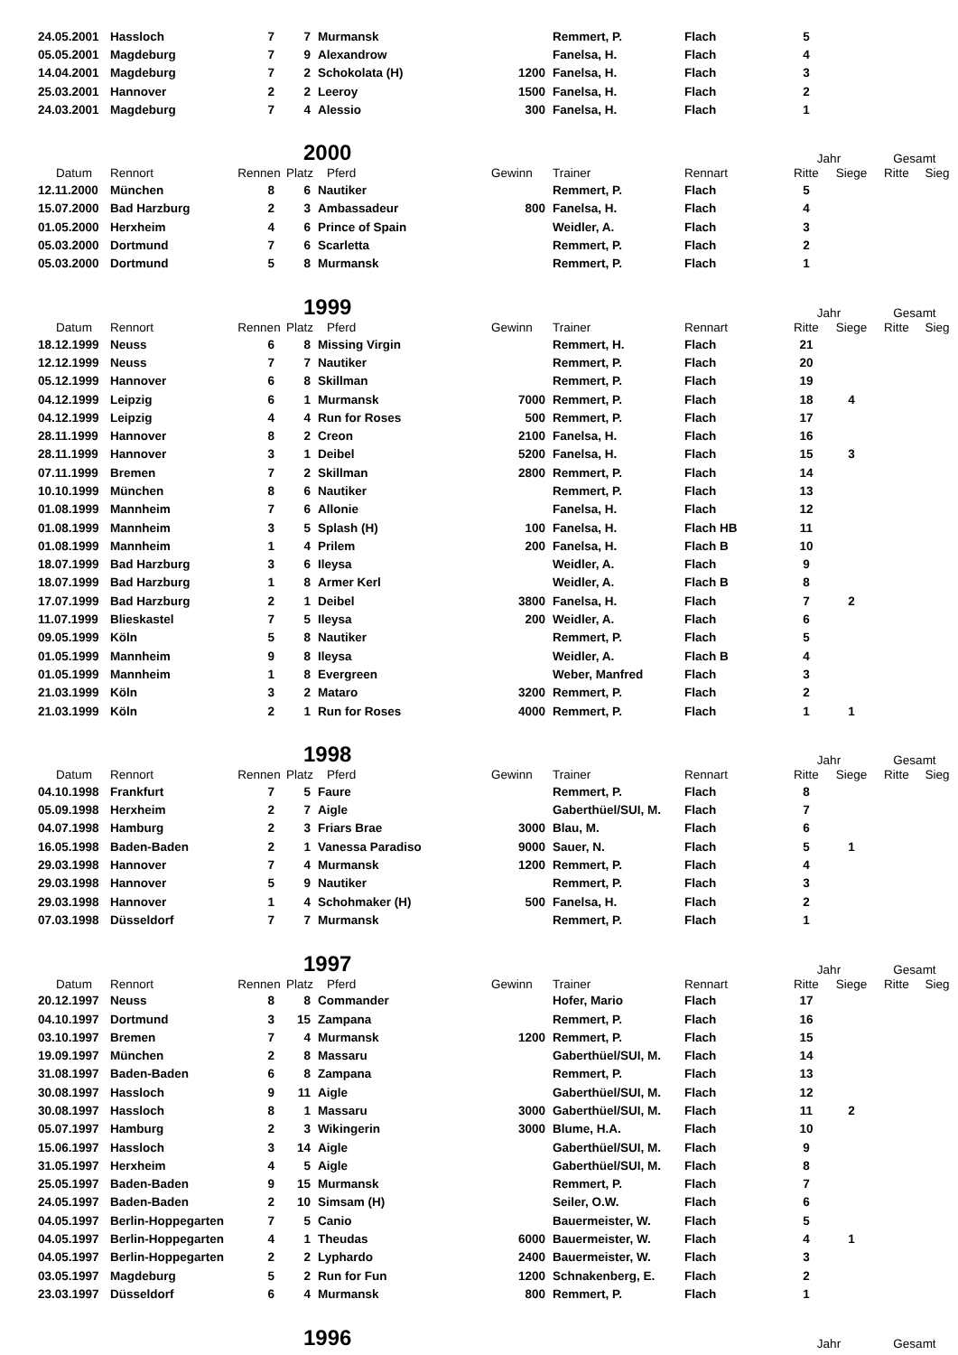| 24.05.2001 | Hassloch | 7 | 7 | Murmansk | | Remmert, P. | Flach | 5 | | | |
| 05.05.2001 | Magdeburg | 7 | 9 | Alexandrow | | Fanelsa, H. | Flach | 4 | | | |
| 14.04.2001 | Magdeburg | 7 | 2 | Schokolata (H) | 1200 | Fanelsa, H. | Flach | 3 | | | |
| 25.03.2001 | Hannover | 2 | 2 | Leeroy | 1500 | Fanelsa, H. | Flach | 2 | | | |
| 24.03.2001 | Magdeburg | 7 | 4 | Alessio | 300 | Fanelsa, H. | Flach | 1 | | | |
| | | | 2000 | | | | | Jahr | | Gesamt | |
| Datum | Rennort | Rennen | Platz | Pferd | Gewinn | Trainer | Rennart | Ritte | Siege | Ritte | Sieg |
| 12.11.2000 | München | 8 | 6 | Nautiker | | Remmert, P. | Flach | 5 | | | |
| 15.07.2000 | Bad Harzburg | 2 | 3 | Ambassadeur | 800 | Fanelsa, H. | Flach | 4 | | | |
| 01.05.2000 | Herxheim | 4 | 6 | Prince of Spain | | Weidler, A. | Flach | 3 | | | |
| 05.03.2000 | Dortmund | 7 | 6 | Scarletta | | Remmert, P. | Flach | 2 | | | |
| 05.03.2000 | Dortmund | 5 | 8 | Murmansk | | Remmert, P. | Flach | 1 | | | |
| | | | 1999 | | | | | Jahr | | Gesamt | |
| Datum | Rennort | Rennen | Platz | Pferd | Gewinn | Trainer | Rennart | Ritte | Siege | Ritte | Sieg |
| 18.12.1999 | Neuss | 6 | 8 | Missing Virgin | | Remmert, H. | Flach | 21 | | | |
| 12.12.1999 | Neuss | 7 | 7 | Nautiker | | Remmert, P. | Flach | 20 | | | |
| 05.12.1999 | Hannover | 6 | 8 | Skillman | | Remmert, P. | Flach | 19 | | | |
| 04.12.1999 | Leipzig | 6 | 1 | Murmansk | 7000 | Remmert, P. | Flach | 18 | 4 | | |
| 04.12.1999 | Leipzig | 4 | 4 | Run for Roses | 500 | Remmert, P. | Flach | 17 | | | |
| 28.11.1999 | Hannover | 8 | 2 | Creon | 2100 | Fanelsa, H. | Flach | 16 | | | |
| 28.11.1999 | Hannover | 3 | 1 | Deibel | 5200 | Fanelsa, H. | Flach | 15 | 3 | | |
| 07.11.1999 | Bremen | 7 | 2 | Skillman | 2800 | Remmert, P. | Flach | 14 | | | |
| 10.10.1999 | München | 8 | 6 | Nautiker | | Remmert, P. | Flach | 13 | | | |
| 01.08.1999 | Mannheim | 7 | 6 | Allonie | | Fanelsa, H. | Flach | 12 | | | |
| 01.08.1999 | Mannheim | 3 | 5 | Splash (H) | 100 | Fanelsa, H. | Flach HB | 11 | | | |
| 01.08.1999 | Mannheim | 1 | 4 | Prilem | 200 | Fanelsa, H. | Flach B | 10 | | | |
| 18.07.1999 | Bad Harzburg | 3 | 6 | Ileysa | | Weidler, A. | Flach | 9 | | | |
| 18.07.1999 | Bad Harzburg | 1 | 8 | Armer Kerl | | Weidler, A. | Flach B | 8 | | | |
| 17.07.1999 | Bad Harzburg | 2 | 1 | Deibel | 3800 | Fanelsa, H. | Flach | 7 | 2 | | |
| 11.07.1999 | Blieskastel | 7 | 5 | Ileysa | 200 | Weidler, A. | Flach | 6 | | | |
| 09.05.1999 | Köln | 5 | 8 | Nautiker | | Remmert, P. | Flach | 5 | | | |
| 01.05.1999 | Mannheim | 9 | 8 | Ileysa | | Weidler, A. | Flach B | 4 | | | |
| 01.05.1999 | Mannheim | 1 | 8 | Evergreen | | Weber, Manfred | Flach | 3 | | | |
| 21.03.1999 | Köln | 3 | 2 | Mataro | 3200 | Remmert, P. | Flach | 2 | | | |
| 21.03.1999 | Köln | 2 | 1 | Run for Roses | 4000 | Remmert, P. | Flach | 1 | 1 | | |
| | | | 1998 | | | | | Jahr | | Gesamt | |
| Datum | Rennort | Rennen | Platz | Pferd | Gewinn | Trainer | Rennart | Ritte | Siege | Ritte | Sieg |
| 04.10.1998 | Frankfurt | 7 | 5 | Faure | | Remmert, P. | Flach | 8 | | | |
| 05.09.1998 | Herxheim | 2 | 7 | Aigle | | Gaberthüel/SUI, M. | Flach | 7 | | | |
| 04.07.1998 | Hamburg | 2 | 3 | Friars Brae | 3000 | Blau, M. | Flach | 6 | | | |
| 16.05.1998 | Baden-Baden | 2 | 1 | Vanessa Paradiso | 9000 | Sauer, N. | Flach | 5 | 1 | | |
| 29.03.1998 | Hannover | 7 | 4 | Murmansk | 1200 | Remmert, P. | Flach | 4 | | | |
| 29.03.1998 | Hannover | 5 | 9 | Nautiker | | Remmert, P. | Flach | 3 | | | |
| 29.03.1998 | Hannover | 1 | 4 | Schohmaker (H) | 500 | Fanelsa, H. | Flach | 2 | | | |
| 07.03.1998 | Düsseldorf | 7 | 7 | Murmansk | | Remmert, P. | Flach | 1 | | | |
| | | | 1997 | | | | | Jahr | | Gesamt | |
| Datum | Rennort | Rennen | Platz | Pferd | Gewinn | Trainer | Rennart | Ritte | Siege | Ritte | Sieg |
| 20.12.1997 | Neuss | 8 | 8 | Commander | | Hofer, Mario | Flach | 17 | | | |
| 04.10.1997 | Dortmund | 3 | 15 | Zampana | | Remmert, P. | Flach | 16 | | | |
| 03.10.1997 | Bremen | 7 | 4 | Murmansk | 1200 | Remmert, P. | Flach | 15 | | | |
| 19.09.1997 | München | 2 | 8 | Massaru | | Gaberthüel/SUI, M. | Flach | 14 | | | |
| 31.08.1997 | Baden-Baden | 6 | 8 | Zampana | | Remmert, P. | Flach | 13 | | | |
| 30.08.1997 | Hassloch | 9 | 11 | Aigle | | Gaberthüel/SUI, M. | Flach | 12 | | | |
| 30.08.1997 | Hassloch | 8 | 1 | Massaru | 3000 | Gaberthüel/SUI, M. | Flach | 11 | 2 | | |
| 05.07.1997 | Hamburg | 2 | 3 | Wikingerin | 3000 | Blume, H.A. | Flach | 10 | | | |
| 15.06.1997 | Hassloch | 3 | 14 | Aigle | | Gaberthüel/SUI, M. | Flach | 9 | | | |
| 31.05.1997 | Herxheim | 4 | 5 | Aigle | | Gaberthüel/SUI, M. | Flach | 8 | | | |
| 25.05.1997 | Baden-Baden | 9 | 15 | Murmansk | | Remmert, P. | Flach | 7 | | | |
| 24.05.1997 | Baden-Baden | 2 | 10 | Simsam (H) | | Seiler, O.W. | Flach | 6 | | | |
| 04.05.1997 | Berlin-Hoppegarten | 7 | 5 | Canio | | Bauermeister, W. | Flach | 5 | | | |
| 04.05.1997 | Berlin-Hoppegarten | 4 | 1 | Theudas | 6000 | Bauermeister, W. | Flach | 4 | 1 | | |
| 04.05.1997 | Berlin-Hoppegarten | 2 | 2 | Lyphardo | 2400 | Bauermeister, W. | Flach | 3 | | | |
| 03.05.1997 | Magdeburg | 5 | 2 | Run for Fun | 1200 | Schnakenberg, E. | Flach | 2 | | | |
| 23.03.1997 | Düsseldorf | 6 | 4 | Murmansk | 800 | Remmert, P. | Flach | 1 | | | |
| | | | 1996 | | | | | Jahr | | Gesamt | |